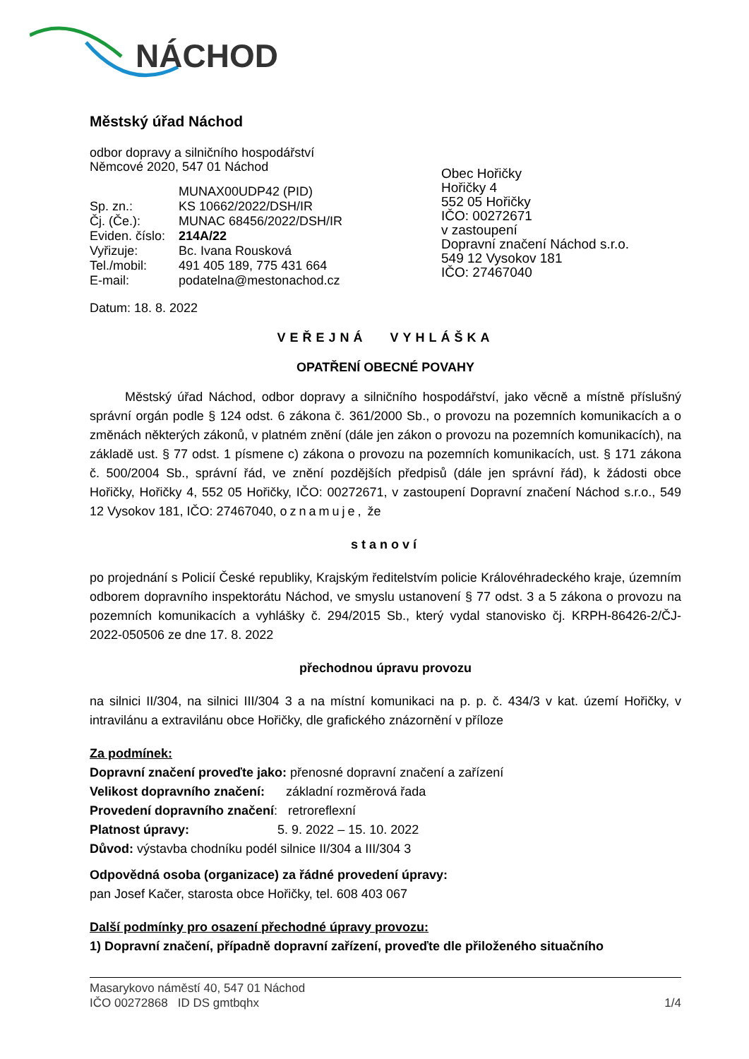NÁCHOD
Městský úřad Náchod
odbor dopravy a silničního hospodářství
Němcové 2020, 547 01 Náchod
| | MUNAX00UDP42 (PID) |
| Sp. zn.: | KS 10662/2022/DSH/IR |
| Čj. (Če.): | MUNAC 68456/2022/DSH/IR |
| Eviden. číslo: | 214A/22 |
| Vyřizuje: | Bc. Ivana Rousková |
| Tel./mobil: | 491 405 189, 775 431 664 |
| E-mail: | podatelna@mestonachod.cz |
Obec Hořičky
Hořičky 4
552 05 Hořičky
IČO: 00272671
v zastoupení
Dopravní značení Náchod s.r.o.
549 12 Vysokov 181
IČO: 27467040
Datum: 18. 8. 2022
VEŘEJNÁ VYHLÁŠKA
OPATŘENÍ OBECNÉ POVAHY
Městský úřad Náchod, odbor dopravy a silničního hospodářství, jako věcně a místně příslušný správní orgán podle § 124 odst. 6 zákona č. 361/2000 Sb., o provozu na pozemních komunikacích a o změnách některých zákonů, v platném znění (dále jen zákon o provozu na pozemních komunikacích), na základě ust. § 77 odst. 1 písmene c) zákona o provozu na pozemních komunikacích, ust. § 171 zákona č. 500/2004 Sb., správní řád, ve znění pozdějších předpisů (dále jen správní řád), k žádosti obce Hořičky, Hořičky 4, 552 05 Hořičky, IČO: 00272671, v zastoupení Dopravní značení Náchod s.r.o., 549 12 Vysokov 181, IČO: 27467040, oznamuje, že
stanoví
po projednání s Policií České republiky, Krajským ředitelstvím policie Královéhradeckého kraje, územním odborem dopravního inspektorátu Náchod, ve smyslu ustanovení § 77 odst. 3 a 5 zákona o provozu na pozemních komunikacích a vyhlášky č. 294/2015 Sb., který vydal stanovisko čj. KRPH-86426-2/ČJ-2022-050506 ze dne 17. 8. 2022
přechodnou úpravu provozu
na silnici II/304, na silnici III/304 3 a na místní komunikaci na p. p. č. 434/3 v kat. území Hořičky, v intravilánu a extravilánu obce Hořičky, dle grafického znázornění v příloze
Za podmínek:
Dopravní značení proveďte jako: přenosné dopravní značení a zařízení
Velikost dopravního značení: základní rozměrová řada
Provedení dopravního značení: retroreflexní
Platnost úpravy: 5. 9. 2022 – 15. 10. 2022
Důvod: výstavba chodníku podél silnice II/304 a III/304 3
Odpovědná osoba (organizace) za řádné provedení úpravy:
pan Josef Kačer, starosta obce Hořičky, tel. 608 403 067
Další podmínky pro osazení přechodné úpravy provozu:
1) Dopravní značení, případně dopravní zařízení, proveďte dle přiloženého situačního
Masarykovo náměstí 40, 547 01 Náchod
IČO 00272868 ID DS gmtbqhx 1/4